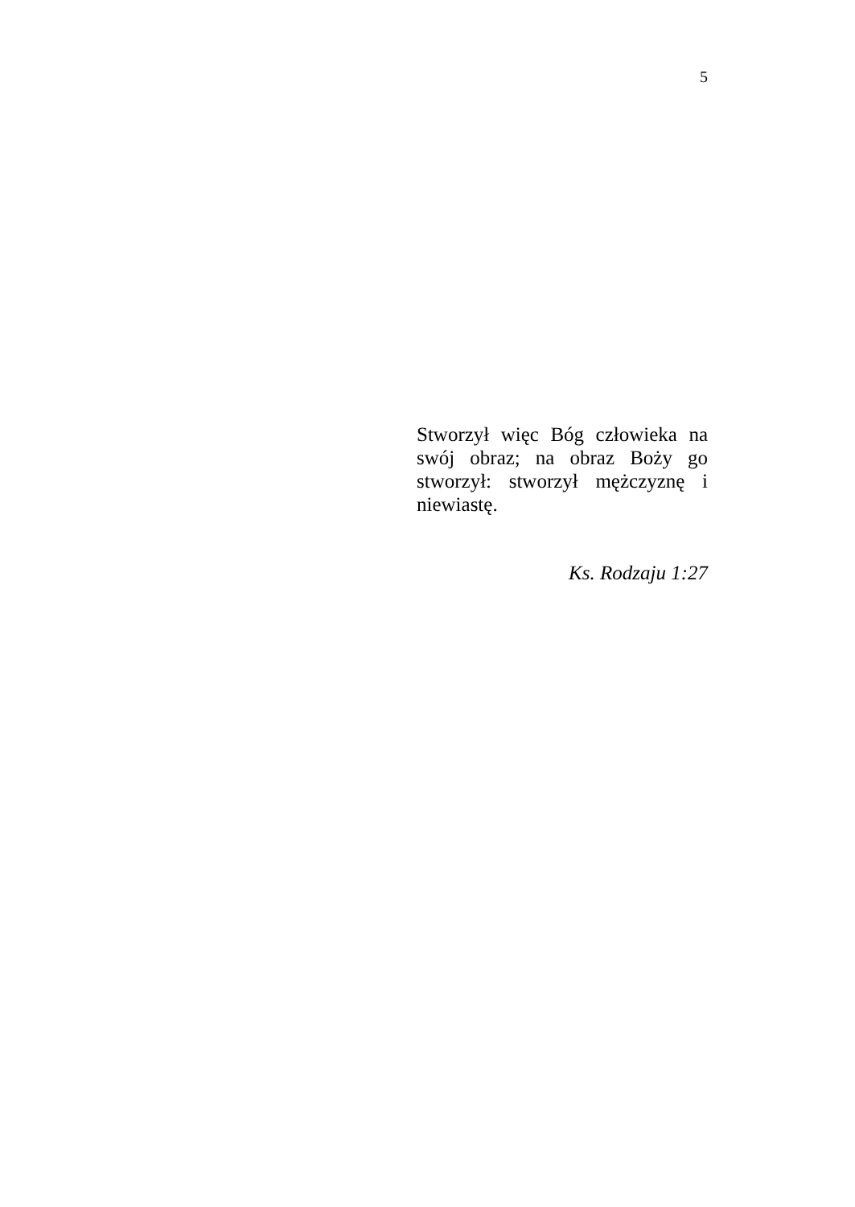5
Stworzył więc Bóg człowieka na swój obraz; na obraz Boży go stworzył: stworzył mężczyznę i niewiastę.
Ks. Rodzaju 1:27